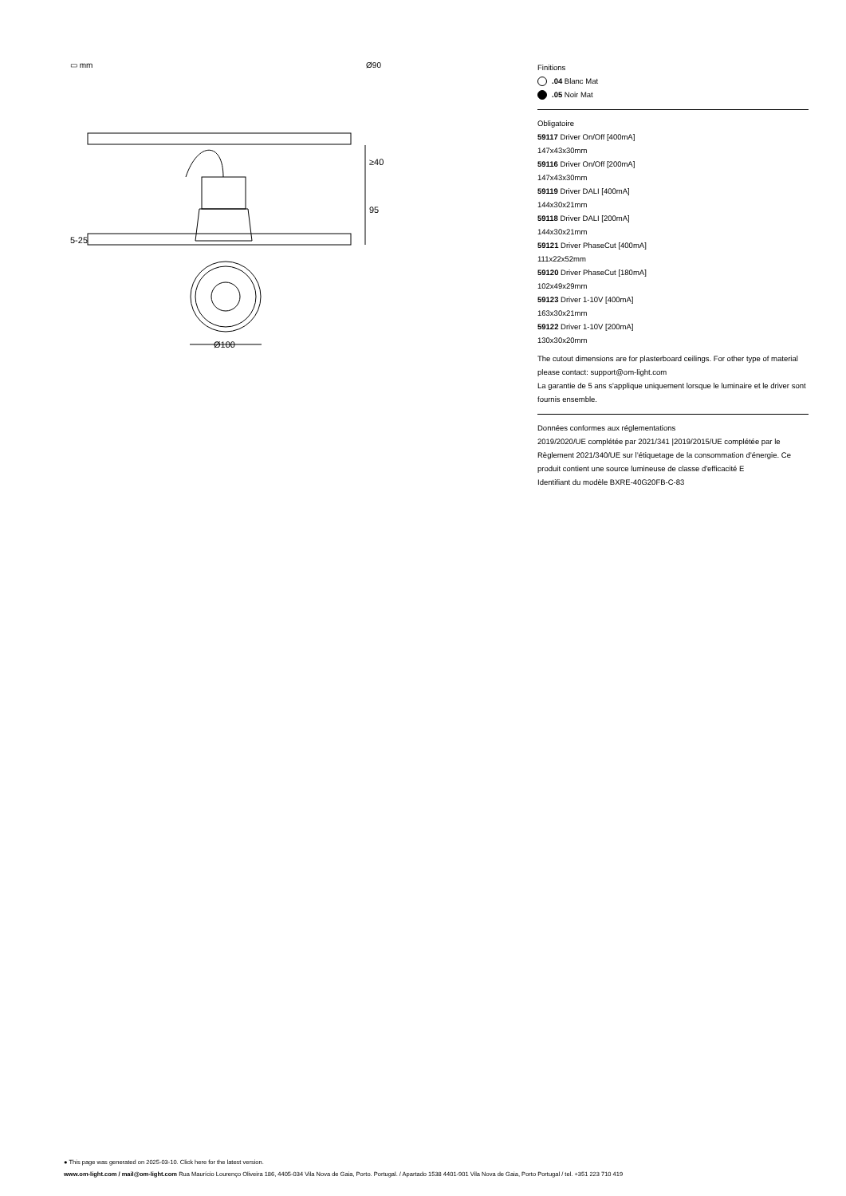▭ mm Ø90
≥40
95
5-25
Ø100
Finitions
.04 Blanc Mat
.05 Noir Mat
Obligatoire
59117 Driver On/Off [400mA]
147x43x30mm
59116 Driver On/Off [200mA]
147x43x30mm
59119 Driver DALI [400mA]
144x30x21mm
59118 Driver DALI [200mA]
144x30x21mm
59121 Driver PhaseCut [400mA]
111x22x52mm
59120 Driver PhaseCut [180mA]
102x49x29mm
59123 Driver 1-10V [400mA]
163x30x21mm
59122 Driver 1-10V [200mA]
130x30x20mm
The cutout dimensions are for plasterboard ceilings. For other type of material please contact: support@om-light.com
La garantie de 5 ans s'applique uniquement lorsque le luminaire et le driver sont fournis ensemble.
Données conformes aux réglementations
2019/2020/UE complétée par 2021/341 |2019/2015/UE complétée par le Règlement 2021/340/UE sur l’étiquetage de la consommation d’énergie. Ce produit contient une source lumineuse de classe d'efficacité E
Identifiant du modèle BXRE-40G20FB-C-83
● This page was generated on 2025-03-10. Click here for the latest version.
www.om-light.com / mail@om-light.com Rua Maurício Lourenço Oliveira 186, 4405-034 Vila Nova de Gaia, Porto. Portugal. / Apartado 1538 4401-901 Vila Nova de Gaia, Porto Portugal / tel. +351 223 710 419